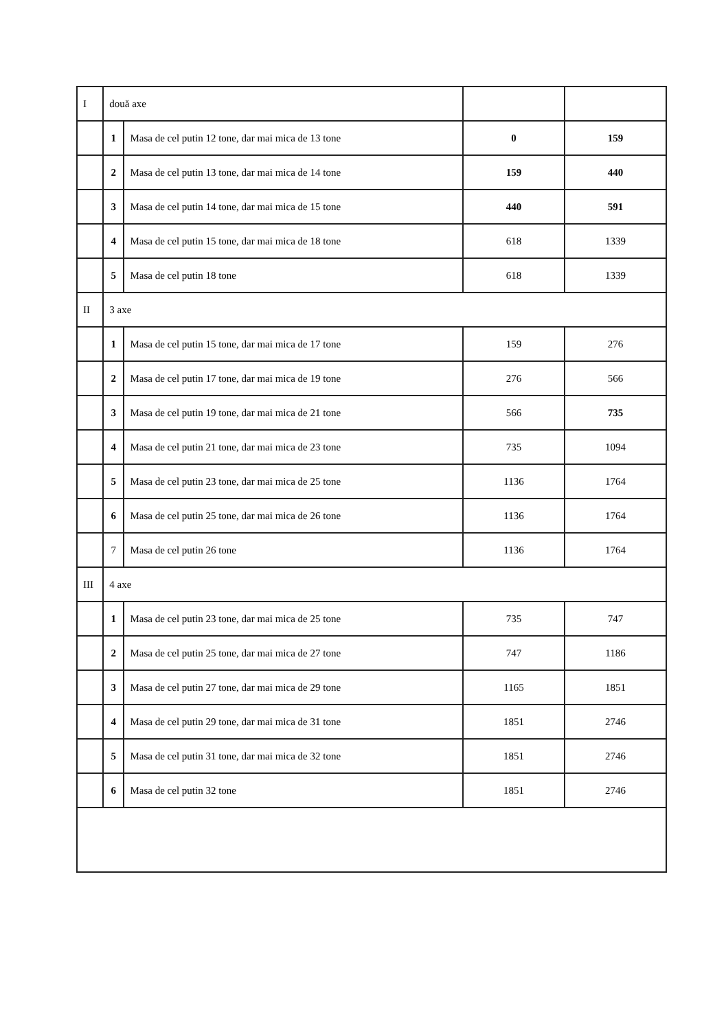| I | două axe | | | |
| | 1 | Masa de cel putin 12 tone, dar mai mica de 13 tone | 0 | 159 |
| | 2 | Masa de cel putin 13 tone, dar mai mica de 14 tone | 159 | 440 |
| | 3 | Masa de cel putin 14 tone, dar mai mica de 15 tone | 440 | 591 |
| | 4 | Masa de cel putin 15 tone, dar mai mica de 18 tone | 618 | 1339 |
| | 5 | Masa de cel putin 18 tone | 618 | 1339 |
| II | 3 axe | | | |
| | 1 | Masa de cel putin 15 tone, dar mai mica de 17 tone | 159 | 276 |
| | 2 | Masa de cel putin 17 tone, dar mai mica de 19 tone | 276 | 566 |
| | 3 | Masa de cel putin 19 tone, dar mai mica de 21 tone | 566 | 735 |
| | 4 | Masa de cel putin 21 tone, dar mai mica de 23 tone | 735 | 1094 |
| | 5 | Masa de cel putin 23 tone, dar mai mica de 25 tone | 1136 | 1764 |
| | 6 | Masa de cel putin 25 tone, dar mai mica de 26 tone | 1136 | 1764 |
| | 7 | Masa de cel putin 26 tone | 1136 | 1764 |
| III | 4 axe | | | |
| | 1 | Masa de cel putin 23 tone, dar mai mica de 25 tone | 735 | 747 |
| | 2 | Masa de cel putin 25 tone, dar mai mica de 27 tone | 747 | 1186 |
| | 3 | Masa de cel putin 27 tone, dar mai mica de 29 tone | 1165 | 1851 |
| | 4 | Masa de cel putin 29 tone, dar mai mica de 31 tone | 1851 | 2746 |
| | 5 | Masa de cel putin 31 tone, dar mai mica de 32 tone | 1851 | 2746 |
| | 6 | Masa de cel putin 32 tone | 1851 | 2746 |